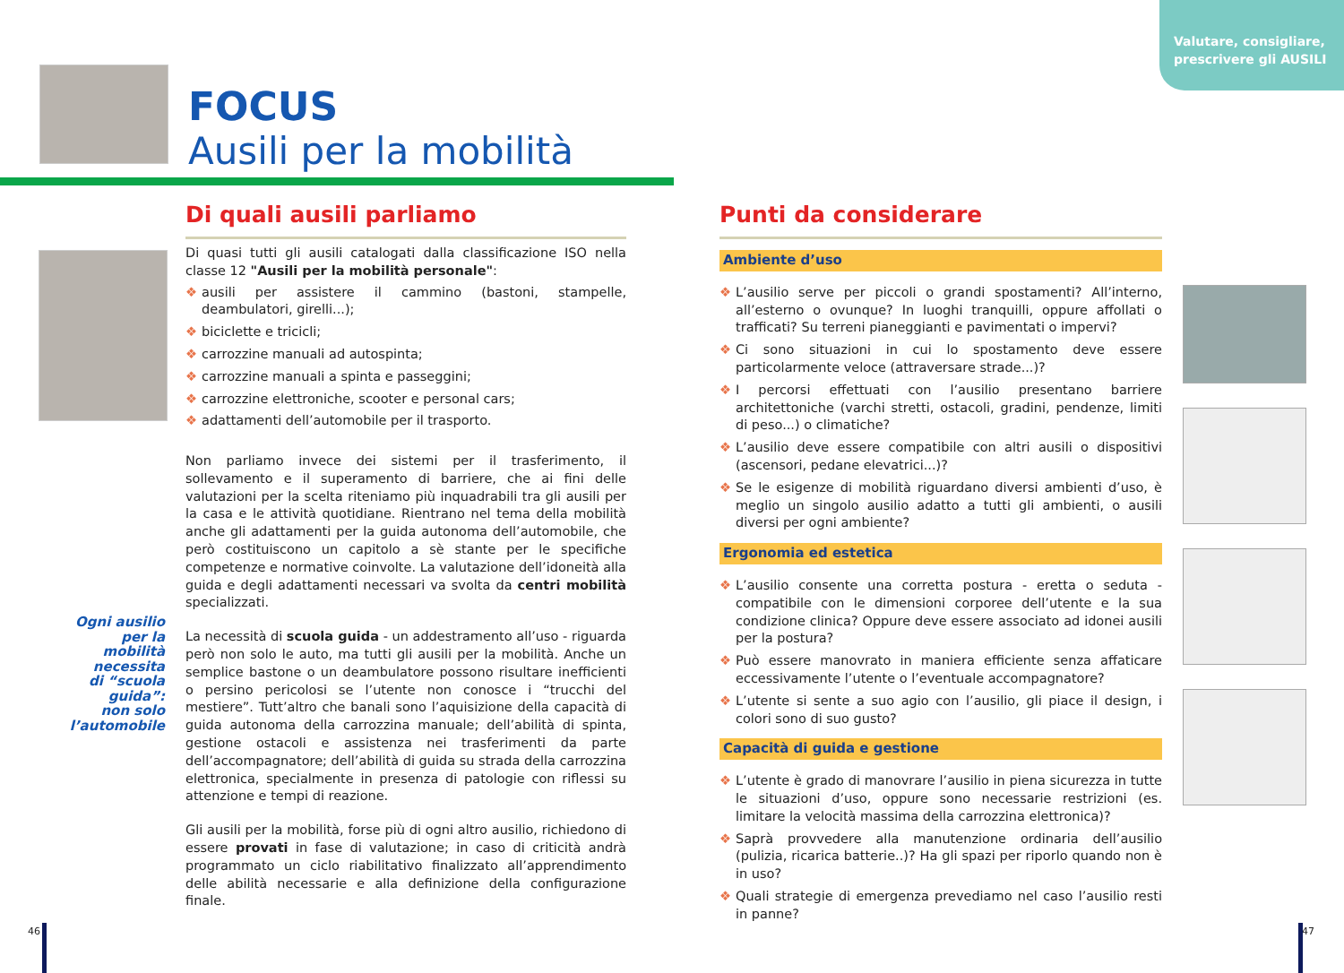Valutare, consigliare, prescrivere gli AUSILI
FOCUS
Ausili per la mobilità
Di quali ausili parliamo
Di quasi tutti gli ausili catalogati dalla classificazione ISO nella classe 12 "Ausili per la mobilità personale":
❖ ausili per assistere il cammino (bastoni, stampelle, deambulatori, girelli...);
❖ biciclette e tricicli;
❖ carrozzine manuali ad autospinta;
❖ carrozzine manuali a spinta e passeggini;
❖ carrozzine elettroniche, scooter e personal cars;
❖ adattamenti dell’automobile per il trasporto.
Non parliamo invece dei sistemi per il trasferimento, il sollevamento e il superamento di barriere, che ai fini delle valutazioni per la scelta riteniamo più inquadrabili tra gli ausili per la casa e le attività quotidiane. Rientrano nel tema della mobilità anche gli adattamenti per la guida autonoma dell’automobile, che però costituiscono un capitolo a sè stante per le specifiche competenze e normative coinvolte. La valutazione dell’idoneità alla guida e degli adattamenti necessari va svolta da centri mobilità specializzati.
La necessità di scuola guida - un addestramento all’uso - riguarda però non solo le auto, ma tutti gli ausili per la mobilità. Anche un semplice bastone o un deambulatore possono risultare inefficienti o persino pericolosi se l’utente non conosce i “trucchi del mestiere”. Tutt’altro che banali sono l’aquisizione della capacità di guida autonoma della carrozzina manuale; dell’abilità di spinta, gestione ostacoli e assistenza nei trasferimenti da parte dell’accompagnatore; dell’abilità di guida su strada della carrozzina elettronica, specialmente in presenza di patologie con riflessi su attenzione e tempi di reazione.
Gli ausili per la mobilità, forse più di ogni altro ausilio, richiedono di essere provati in fase di valutazione; in caso di criticità andrà programmato un ciclo riabilitativo finalizzato all’apprendimento delle abilità necessarie e alla definizione della configurazione finale.
Ogni ausilio
per la
mobilità
necessita
di “scuola guida”:
non solo
l’automobile
Punti da considerare
Ambiente d’uso
❖ L’ausilio serve per piccoli o grandi spostamenti? All’interno, all’esterno o ovunque? In luoghi tranquilli, oppure affollati o trafficati? Su terreni pianeggianti e pavimentati o impervi?
❖ Ci sono situazioni in cui lo spostamento deve essere particolarmente veloce (attraversare strade...)?
❖ I percorsi effettuati con l’ausilio presentano barriere architettoniche (varchi stretti, ostacoli, gradini, pendenze, limiti di peso...) o climatiche?
❖ L’ausilio deve essere compatibile con altri ausili o dispositivi (ascensori, pedane elevatrici...)?
❖ Se le esigenze di mobilità riguardano diversi ambienti d’uso, è meglio un singolo ausilio adatto a tutti gli ambienti, o ausili diversi per ogni ambiente?
Ergonomia ed estetica
❖ L’ausilio consente una corretta postura - eretta o seduta - compatibile con le dimensioni corporee dell’utente e la sua condizione clinica? Oppure deve essere associato ad idonei ausili per la postura?
❖ Può essere manovrato in maniera efficiente senza affaticare eccessivamente l’utente o l’eventuale accompagnatore?
❖ L’utente si sente a suo agio con l’ausilio, gli piace il design, i colori sono di suo gusto?
Capacità di guida e gestione
❖ L’utente è grado di manovrare l’ausilio in piena sicurezza in tutte le situazioni d’uso, oppure sono necessarie restrizioni (es. limitare la velocità massima della carrozzina elettronica)?
❖ Saprà provvedere alla manutenzione ordinaria dell’ausilio (pulizia, ricarica batterie..)? Ha gli spazi per riporlo quando non è in uso?
❖ Quali strategie di emergenza prevediamo nel caso l’ausilio resti in panne?
46 47